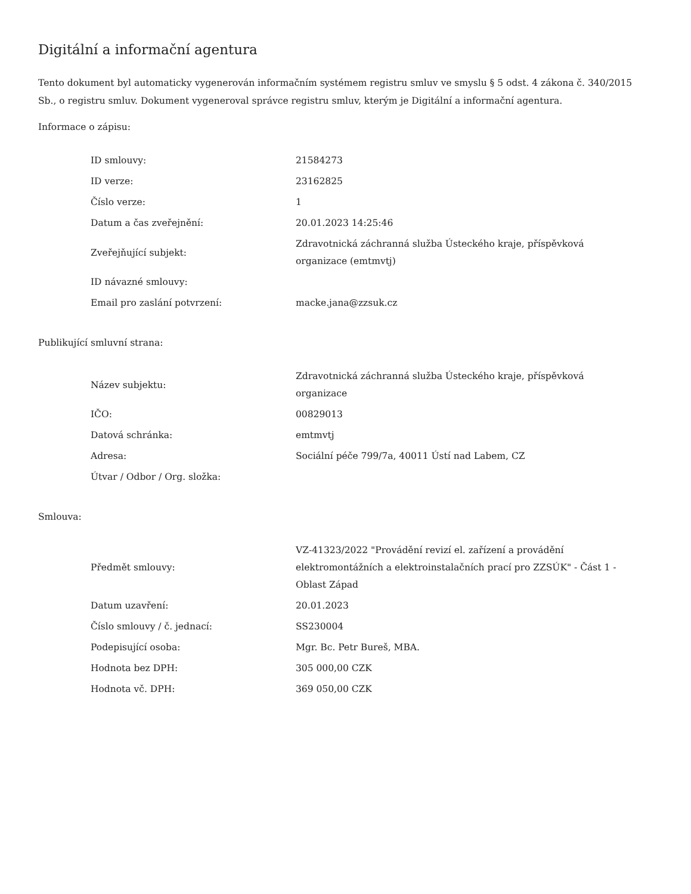Digitální a informační agentura
Tento dokument byl automaticky vygenerován informačním systémem registru smluv ve smyslu § 5 odst. 4 zákona č. 340/2015 Sb., o registru smluv. Dokument vygeneroval správce registru smluv, kterým je Digitální a informační agentura.
Informace o zápisu:
| ID smlouvy: | 21584273 |
| ID verze: | 23162825 |
| Číslo verze: | 1 |
| Datum a čas zveřejnění: | 20.01.2023 14:25:46 |
| Zveřejňující subjekt: | Zdravotnická záchranná služba Ústeckého kraje, příspěvková organizace (emtmvtj) |
| ID návazné smlouvy: | |
| Email pro zaslání potvrzení: | macke.jana@zzsuk.cz |
Publikující smluvní strana:
| Název subjektu: | Zdravotnická záchranná služba Ústeckého kraje, příspěvková organizace |
| IČO: | 00829013 |
| Datová schránka: | emtmvtj |
| Adresa: | Sociální péče 799/7a, 40011 Ústí nad Labem, CZ |
| Útvar / Odbor / Org. složka: | |
Smlouva:
| Předmět smlouvy: | VZ-41323/2022 "Provádění revizí el. zařízení a provádění elektromontážních a elektroinstalačních prací pro ZZSÚK" - Část 1 - Oblast Západ |
| Datum uzavření: | 20.01.2023 |
| Číslo smlouvy / č. jednací: | SS230004 |
| Podepisující osoba: | Mgr. Bc. Petr Bureš, MBA. |
| Hodnota bez DPH: | 305 000,00 CZK |
| Hodnota vč. DPH: | 369 050,00 CZK |